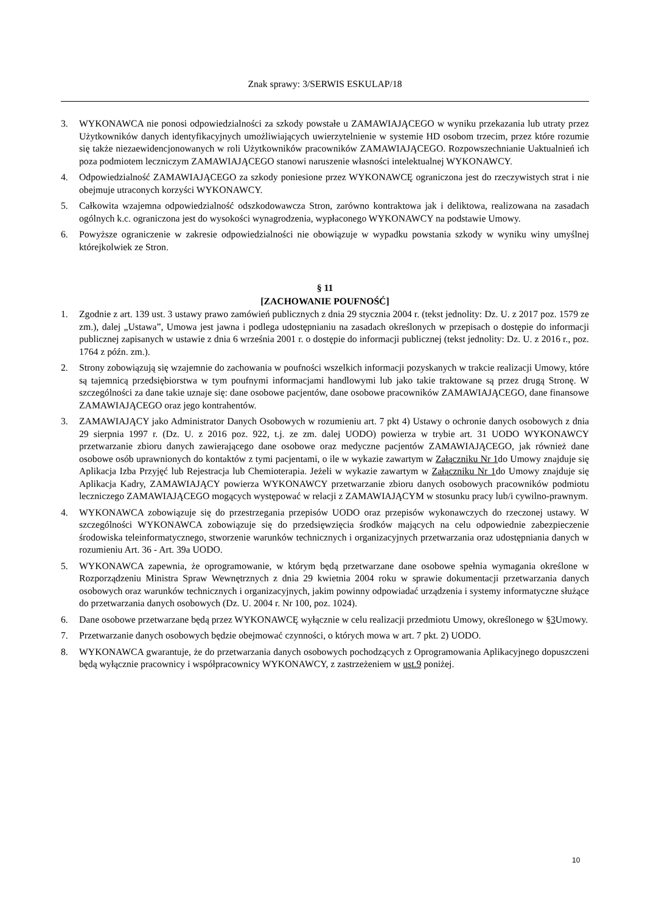Znak sprawy: 3/SERWIS ESKULAP/18
3. WYKONAWCA nie ponosi odpowiedzialności za szkody powstałe u ZAMAWIAJĄCEGO w wyniku przekazania lub utraty przez Użytkowników danych identyfikacyjnych umożliwiających uwierzytelnienie w systemie HD osobom trzecim, przez które rozumie się także niezaewidencjonowanych w roli Użytkowników pracowników ZAMAWIAJĄCEGO. Rozpowszechnianie Uaktualnień ich poza podmiotem leczniczym ZAMAWIAJĄCEGO stanowi naruszenie własności intelektualnej WYKONAWCY.
4. Odpowiedzialność ZAMAWIAJĄCEGO za szkody poniesione przez WYKONAWCĘ ograniczona jest do rzeczywistych strat i nie obejmuje utraconych korzyści WYKONAWCY.
5. Całkowita wzajemna odpowiedzialność odszkodowawcza Stron, zarówno kontraktowa jak i deliktowa, realizowana na zasadach ogólnych k.c. ograniczona jest do wysokości wynagrodzenia, wypłaconego WYKONAWCY na podstawie Umowy.
6. Powyższe ograniczenie w zakresie odpowiedzialności nie obowiązuje w wypadku powstania szkody w wyniku winy umyślnej którejkolwiek ze Stron.
§ 11
[ZACHOWANIE POUFNOŚĆ]
1. Zgodnie z art. 139 ust. 3 ustawy prawo zamówień publicznych z dnia 29 stycznia 2004 r. (tekst jednolity: Dz. U. z 2017 poz. 1579 ze zm.), dalej „Ustawa”, Umowa jest jawna i podlega udostępnianiu na zasadach określonych w przepisach o dostępie do informacji publicznej zapisanych w ustawie z dnia 6 września 2001 r. o dostępie do informacji publicznej (tekst jednolity: Dz. U. z 2016 r., poz. 1764 z późn. zm.).
2. Strony zobowiązują się wzajemnie do zachowania w poufności wszelkich informacji pozyskanych w trakcie realizacji Umowy, które są tajemnicą przedsiębiorstwa w tym poufnymi informacjami handlowymi lub jako takie traktowane są przez drugą Stronę. W szczególności za dane takie uznaje się: dane osobowe pacjentów, dane osobowe pracowników ZAMAWIAJĄCEGO, dane finansowe ZAMAWIAJĄCEGO oraz jego kontrahentów.
3. ZAMAWIAJĄCY jako Administrator Danych Osobowych w rozumieniu art. 7 pkt 4) Ustawy o ochronie danych osobowych z dnia 29 sierpnia 1997 r. (Dz. U. z 2016 poz. 922, t.j. ze zm. dalej UODO) powierza w trybie art. 31 UODO WYKONAWCY przetwarzanie zbioru danych zawierającego dane osobowe oraz medyczne pacjentów ZAMAWIAJĄCEGO, jak również dane osobowe osób uprawnionych do kontaktów z tymi pacjentami, o ile w wykazie zawartym w Załączniku Nr 1do Umowy znajduje się Aplikacja Izba Przyjęć lub Rejestracja lub Chemioterapia. Jeżeli w wykazie zawartym w Załączniku Nr 1do Umowy znajduje się Aplikacja Kadry, ZAMAWIAJĄCY powierza WYKONAWCY przetwarzanie zbioru danych osobowych pracowników podmiotu leczniczego ZAMAWIAJĄCEGO mogących występować w relacji z ZAMAWIAJĄCYM w stosunku pracy lub/i cywilno-prawnym.
4. WYKONAWCA zobowiązuje się do przestrzegania przepisów UODO oraz przepisów wykonawczych do rzeczonej ustawy. W szczególności WYKONAWCA zobowiązuje się do przedsięwzięcia środków mających na celu odpowiednie zabezpieczenie środowiska teleinformatycznego, stworzenie warunków technicznych i organizacyjnych przetwarzania oraz udostępniania danych w rozumieniu Art. 36 - Art. 39a UODO.
5. WYKONAWCA zapewnia, że oprogramowanie, w którym będą przetwarzane dane osobowe spełnia wymagania określone w Rozporządzeniu Ministra Spraw Wewnętrznych z dnia 29 kwietnia 2004 roku w sprawie dokumentacji przetwarzania danych osobowych oraz warunków technicznych i organizacyjnych, jakim powinny odpowiadać urządzenia i systemy informatyczne służące do przetwarzania danych osobowych (Dz. U. 2004 r. Nr 100, poz. 1024).
6. Dane osobowe przetwarzane będą przez WYKONAWCĘ wyłącznie w celu realizacji przedmiotu Umowy, określonego w §3 Umowy.
7. Przetwarzanie danych osobowych będzie obejmować czynności, o których mowa w art. 7 pkt. 2) UODO.
8. WYKONAWCA gwarantuje, że do przetwarzania danych osobowych pochodzących z Oprogramowania Aplikacyjnego dopuszczeni będą wyłącznie pracownicy i współpracownicy WYKONAWCY, z zastrzeżeniem w ust.9 poniżej.
10